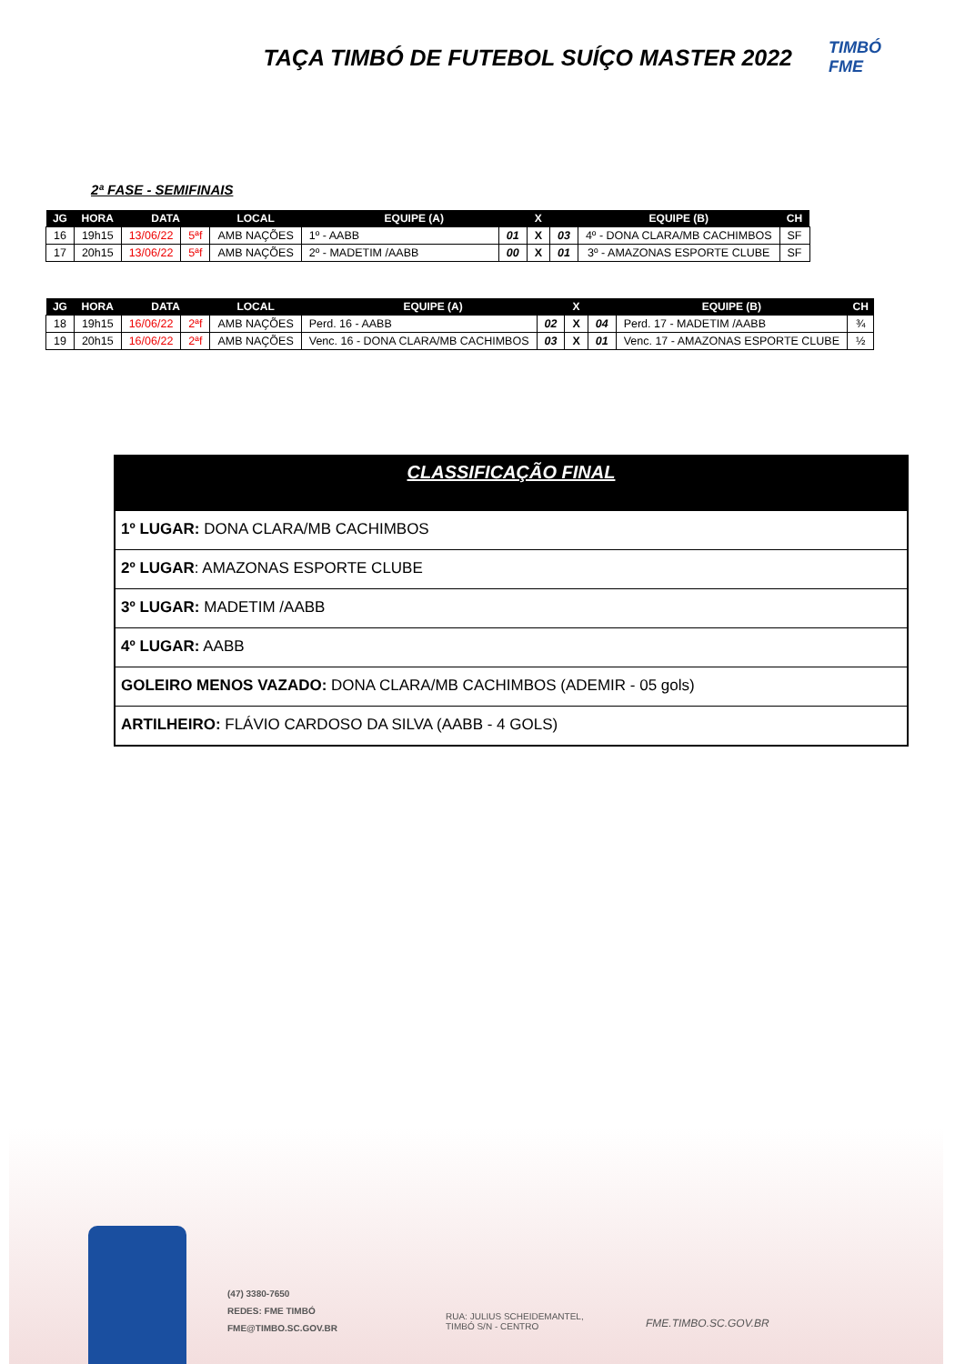TAÇA TIMBÓ DE FUTEBOL SUÍÇO MASTER 2022
TIMBÓ FME
2ª FASE - SEMIFINAIS
| JG | HORA | DATA | | LOCAL | EQUIPE (A) | | X | | EQUIPE (B) | CH |
| --- | --- | --- | --- | --- | --- | --- | --- | --- | --- | --- |
| 16 | 19h15 | 13/06/22 | 5ªf | AMB NAÇÕES | 1º - AABB | 01 | X | 03 | 4º - DONA CLARA/MB CACHIMBOS | SF |
| 17 | 20h15 | 13/06/22 | 5ªf | AMB NAÇÕES | 2º - MADETIM /AABB | 00 | X | 01 | 3º - AMAZONAS ESPORTE CLUBE | SF |
| JG | HORA | DATA | | LOCAL | EQUIPE (A) | | X | | EQUIPE (B) | CH |
| --- | --- | --- | --- | --- | --- | --- | --- | --- | --- | --- |
| 18 | 19h15 | 16/06/22 | 2ªf | AMB NAÇÕES | Perd. 16 - AABB | 02 | X | 04 | Perd. 17 - MADETIM /AABB | ¾ |
| 19 | 20h15 | 16/06/22 | 2ªf | AMB NAÇÕES | Venc. 16 - DONA CLARA/MB CACHIMBOS | 03 | X | 01 | Venc. 17 - AMAZONAS ESPORTE CLUBE | ½ |
CLASSIFICAÇÃO FINAL
1º LUGAR: DONA CLARA/MB CACHIMBOS
2º LUGAR: AMAZONAS ESPORTE CLUBE
3º LUGAR: MADETIM /AABB
4º LUGAR: AABB
GOLEIRO MENOS VAZADO: DONA CLARA/MB CACHIMBOS (ADEMIR - 05 gols)
ARTILHEIRO: FLÁVIO CARDOSO DA SILVA (AABB - 4 GOLS)
(47) 3380-7650
REDES: FME TIMBÓ
FME@TIMBO.SC.GOV.BR
RUA: JULIUS SCHEIDEMANTEL,
TIMBÓ S/N - CENTRO
FME.TIMBO.SC.GOV.BR